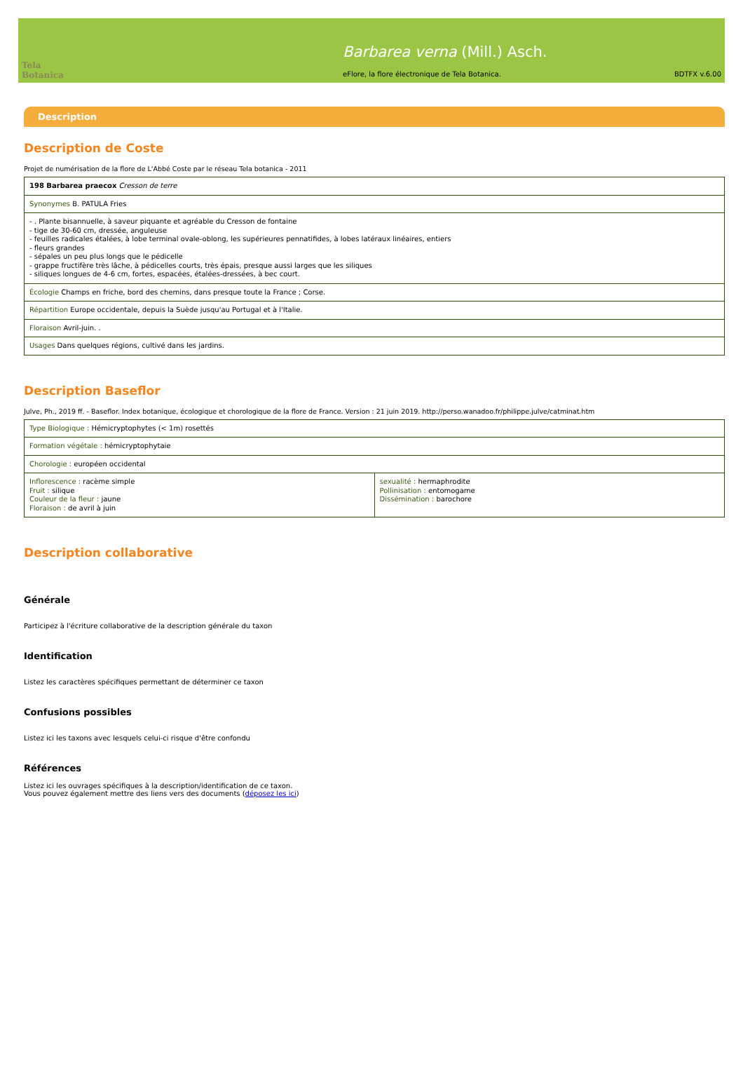Tela Botanica
Barbarea verna (Mill.) Asch.
eFlore, la flore électronique de Tela Botanica.
BDTFX v.6.00
Description
Description de Coste
Projet de numérisation de la flore de L'Abbé Coste par le réseau Tela botanica - 2011
| 198 Barbarea praecox Cresson de terre |
| Synonymes B. PATULA Fries |
| - . Plante bisannuelle, à saveur piquante et agréable du Cresson de fontaine - tige de 30-60 cm, dressée, anguleuse - feuilles radicales étalées, à lobe terminal ovale-oblong, les supérieures pennatifides, à lobes latéraux linéaires, entiers - fleurs grandes - sépales un peu plus longs que le pédicelle - grappe fructifère très lâche, à pédicelles courts, très épais, presque aussi larges que les siliques - siliques longues de 4-6 cm, fortes, espacées, étalées-dressées, à bec court. |
| Écologie Champs en friche, bord des chemins, dans presque toute la France ; Corse. |
| Répartition Europe occidentale, depuis la Suède jusqu'au Portugal et à l'Italie. |
| Floraison Avril-juin. . |
| Usages Dans quelques régions, cultivé dans les jardins. |
Description Baseflor
Julve, Ph., 2019 ff. - Baseflor. Index botanique, écologique et chorologique de la flore de France. Version : 21 juin 2019. http://perso.wanadoo.fr/philippe.julve/catminat.htm
| Type Biologique : Hémicryptophytes (< 1m) rosettés | |
| Formation végétale : hémicryptophytaie | |
| Chorologie : européen occidental | |
| Inflorescence : racème simple Fruit : silique Couleur de la fleur : jaune Floraison : de avril à juin | sexualité : hermaphrodite Pollinisation : entomogame Dissémination : barochore |
Description collaborative
Générale
Participez à l'écriture collaborative de la description générale du taxon
Identification
Listez les caractères spécifiques permettant de déterminer ce taxon
Confusions possibles
Listez ici les taxons avec lesquels celui-ci risque d'être confondu
Références
Listez ici les ouvrages spécifiques à la description/identification de ce taxon.
Vous pouvez également mettre des liens vers des documents (déposez les ici)